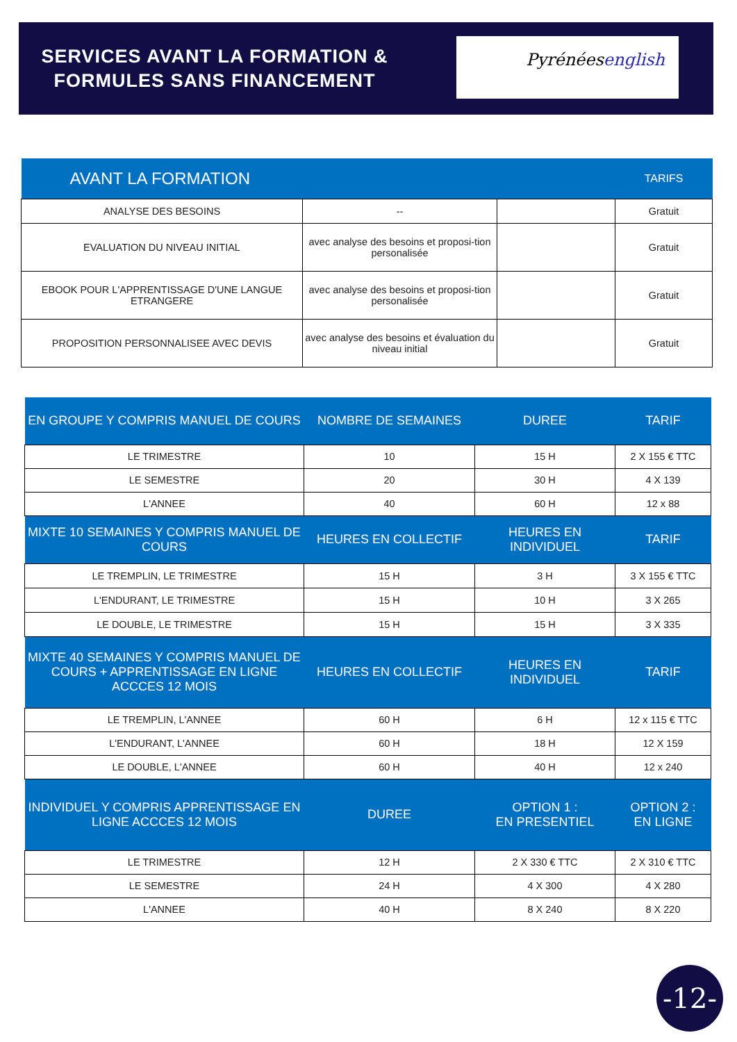SERVICES AVANT LA FORMATION & FORMULES SANS FINANCEMENT
Pyrénéesenglish
| AVANT LA FORMATION | | | TARIFS |
| --- | --- | --- | --- |
| ANALYSE DES BESOINS | -- | | Gratuit |
| EVALUATION DU NIVEAU INITIAL | avec analyse des besoins et proposi-tion personalisée | | Gratuit |
| EBOOK POUR L'APPRENTISSAGE D'UNE LANGUE ETRANGERE | avec analyse des besoins et proposi-tion personalisée | | Gratuit |
| PROPOSITION PERSONNALISEE AVEC DEVIS | avec analyse des besoins et évaluation du niveau initial | | Gratuit |
| EN GROUPE Y COMPRIS MANUEL DE COURS | NOMBRE DE SEMAINES | DUREE | TARIF |
| --- | --- | --- | --- |
| LE TRIMESTRE | 10 | 15 H | 2 X 155 € TTC |
| LE SEMESTRE | 20 | 30 H | 4 X 139 |
| L'ANNEE | 40 | 60 H | 12 x 88 |
| MIXTE 10 SEMAINES Y COMPRIS MANUEL DE COURS | HEURES EN COLLECTIF | HEURES EN INDIVIDUEL | TARIF |
| LE TREMPLIN, LE TRIMESTRE | 15 H | 3 H | 3 X 155 € TTC |
| L'ENDURANT, LE TRIMESTRE | 15 H | 10 H | 3 X 265 |
| LE DOUBLE, LE TRIMESTRE | 15 H | 15 H | 3 X 335 |
| MIXTE 40 SEMAINES Y COMPRIS MANUEL DE COURS + APPRENTISSAGE EN LIGNE ACCCES 12 MOIS | HEURES EN COLLECTIF | HEURES EN INDIVIDUEL | TARIF |
| LE TREMPLIN, L'ANNEE | 60 H | 6 H | 12 x 115 € TTC |
| L'ENDURANT, L'ANNEE | 60 H | 18 H | 12 X 159 |
| LE DOUBLE, L'ANNEE | 60 H | 40 H | 12 x 240 |
| INDIVIDUEL Y COMPRIS APPRENTISSAGE EN LIGNE ACCCES 12 MOIS | DUREE | OPTION 1 : EN PRESENTIEL | OPTION 2 : EN LIGNE |
| LE TRIMESTRE | 12 H | 2 X 330 € TTC | 2 X 310 € TTC |
| LE SEMESTRE | 24 H | 4 X 300 | 4 X 280 |
| L'ANNEE | 40 H | 8 X 240 | 8 X 220 |
-12-